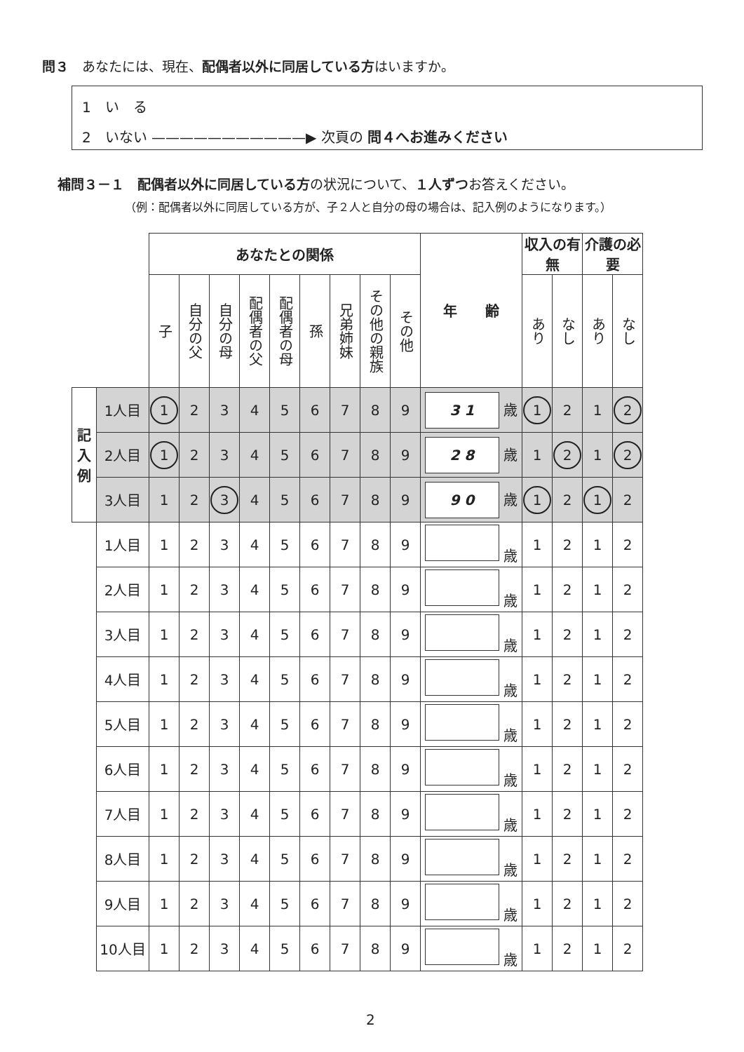問３　あなたには、現在、配偶者以外に同居している方はいますか。
1　い　る
2　いない ———————————▶ 次頁の 問４へお進みください
補問３－１　配偶者以外に同居している方の状況について、１人ずつお答えください。
（例：配偶者以外に同居している方が、子２人と自分の母の場合は、記入例のようになります。）
| | | あなたとの関係 | | | | | | | | | 年 齢 | 収入の有無 | | 介護の必要 | |
| --- | --- | --- | --- | --- | --- | --- | --- | --- | --- | --- | --- | --- | --- | --- | --- |
| | | 子 | 自分の父 | 自分の母 | 配偶者の父 | 配偶者の母 | 孫 | 兄弟姉妹 | その他の親族 | その他 | | あり | なし | あり | なし |
| 記入例 | 1人目 | 1 | 2 | 3 | 4 | 5 | 6 | 7 | 8 | 9 | 3 1 歳 | 1 | 2 | 1 | 2 |
| | 2人目 | 1 | 2 | 3 | 4 | 5 | 6 | 7 | 8 | 9 | 2 8 歳 | 1 | 2 | 1 | 2 |
| | 3人目 | 1 | 2 | 3 | 4 | 5 | 6 | 7 | 8 | 9 | 9 0 歳 | 1 | 2 | 1 | 2 |
| | 1人目 | 1 | 2 | 3 | 4 | 5 | 6 | 7 | 8 | 9 | 歳 | 1 | 2 | 1 | 2 |
| | 2人目 | 1 | 2 | 3 | 4 | 5 | 6 | 7 | 8 | 9 | 歳 | 1 | 2 | 1 | 2 |
| | 3人目 | 1 | 2 | 3 | 4 | 5 | 6 | 7 | 8 | 9 | 歳 | 1 | 2 | 1 | 2 |
| | 4人目 | 1 | 2 | 3 | 4 | 5 | 6 | 7 | 8 | 9 | 歳 | 1 | 2 | 1 | 2 |
| | 5人目 | 1 | 2 | 3 | 4 | 5 | 6 | 7 | 8 | 9 | 歳 | 1 | 2 | 1 | 2 |
| | 6人目 | 1 | 2 | 3 | 4 | 5 | 6 | 7 | 8 | 9 | 歳 | 1 | 2 | 1 | 2 |
| | 7人目 | 1 | 2 | 3 | 4 | 5 | 6 | 7 | 8 | 9 | 歳 | 1 | 2 | 1 | 2 |
| | 8人目 | 1 | 2 | 3 | 4 | 5 | 6 | 7 | 8 | 9 | 歳 | 1 | 2 | 1 | 2 |
| | 9人目 | 1 | 2 | 3 | 4 | 5 | 6 | 7 | 8 | 9 | 歳 | 1 | 2 | 1 | 2 |
| | 10人目 | 1 | 2 | 3 | 4 | 5 | 6 | 7 | 8 | 9 | 歳 | 1 | 2 | 1 | 2 |
2